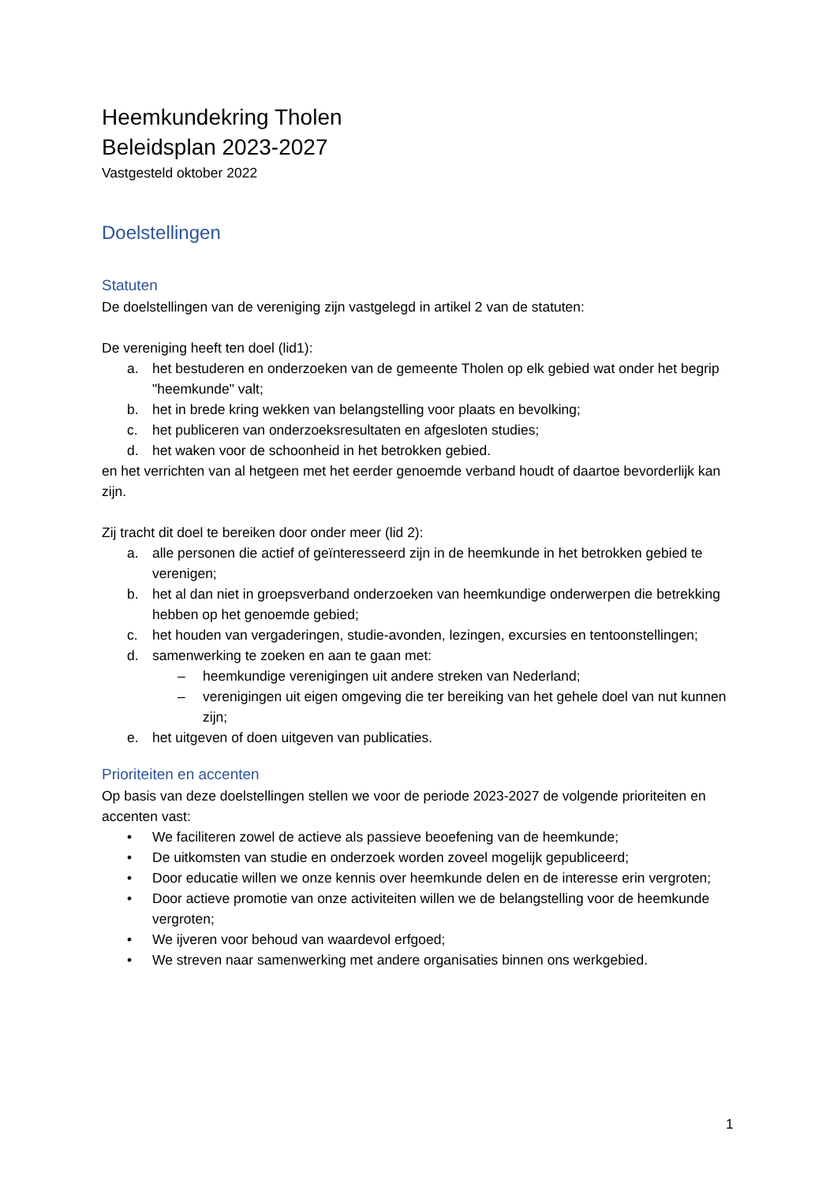Heemkundekring Tholen
Beleidsplan 2023-2027
Vastgesteld oktober 2022
Doelstellingen
Statuten
De doelstellingen van de vereniging zijn vastgelegd in artikel 2 van de statuten:
De vereniging heeft ten doel (lid1):
a. het bestuderen en onderzoeken van de gemeente Tholen op elk gebied wat onder het begrip "heemkunde" valt;
b. het in brede kring wekken van belangstelling voor plaats en bevolking;
c. het publiceren van onderzoeksresultaten en afgesloten studies;
d. het waken voor de schoonheid in het betrokken gebied.
en het verrichten van al hetgeen met het eerder genoemde verband houdt of daartoe bevorderlijk kan zijn.
Zij tracht dit doel te bereiken door onder meer (lid 2):
a. alle personen die actief of geïnteresseerd zijn in de heemkunde in het betrokken gebied te verenigen;
b. het al dan niet in groepsverband onderzoeken van heemkundige onderwerpen die betrekking hebben op het genoemde gebied;
c. het houden van vergaderingen, studie-avonden, lezingen, excursies en tentoonstellingen;
d. samenwerking te zoeken en aan te gaan met:
– heemkundige verenigingen uit andere streken van Nederland;
– verenigingen uit eigen omgeving die ter bereiking van het gehele doel van nut kunnen zijn;
e. het uitgeven of doen uitgeven van publicaties.
Prioriteiten en accenten
Op basis van deze doelstellingen stellen we voor de periode 2023-2027 de volgende prioriteiten en accenten vast:
• We faciliteren zowel de actieve als passieve beoefening van de heemkunde;
• De uitkomsten van studie en onderzoek worden zoveel mogelijk gepubliceerd;
• Door educatie willen we onze kennis over heemkunde delen en de interesse erin vergroten;
• Door actieve promotie van onze activiteiten willen we de belangstelling voor de heemkunde vergroten;
• We ijveren voor behoud van waardevol erfgoed;
• We streven naar samenwerking met andere organisaties binnen ons werkgebied.
1